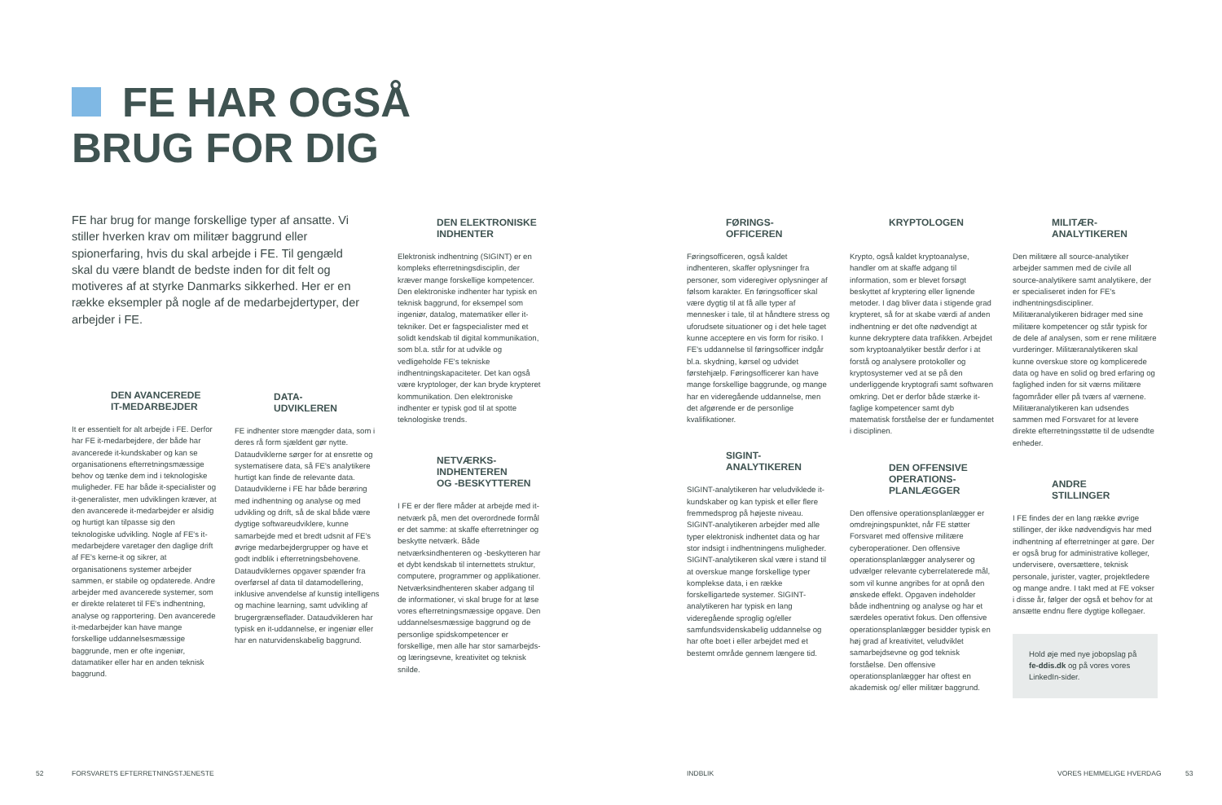FE HAR OGSÅ
BRUG FOR DIG
FE har brug for mange forskellige typer af ansatte. Vi stiller hverken krav om militær baggrund eller spionerfaring, hvis du skal arbejde i FE. Til gengæld skal du være blandt de bedste inden for dit felt og motiveres af at styrke Danmarks sikkerhed. Her er en række eksempler på nogle af de medarbejdertyper, der arbejder i FE.
DEN AVANCEREDE
IT-MEDARBEJDER
It er essentielt for alt arbejde i FE. Derfor har FE it-medarbejdere, der både har avancerede it-kundskaber og kan se organisationens efterretningsmæssige behov og tænke dem ind i teknologiske muligheder. FE har både it-specialister og it-generalister, men udviklingen kræver, at den avancerede it-medarbejder er alsidig og hurtigt kan tilpasse sig den teknologiske udvikling. Nogle af FE's it-medarbejdere varetager den daglige drift af FE's kerne-it og sikrer, at organisationens systemer arbejder sammen, er stabile og opdaterede. Andre arbejder med avancerede systemer, som er direkte relateret til FE's indhentning, analyse og rapportering. Den avancerede it-medarbejder kan have mange forskellige uddannelsesmæssige baggrunde, men er ofte ingeniør, datamatiker eller har en anden teknisk baggrund.
DATA-
UDVIKLEREN
FE indhenter store mængder data, som i deres rå form sjældent gør nytte. Dataudviklerne sørger for at ensrette og systematisere data, så FE's analytikere hurtigt kan finde de relevante data. Dataudviklerne i FE har både berøring med indhentning og analyse og med udvikling og drift, så de skal både være dygtige softwareudviklere, kunne samarbejde med et bredt udsnit af FE's øvrige medarbejdergrupper og have et godt indblik i efterretningsbehovene. Dataudviklernes opgaver spænder fra overførsel af data til datamodellering, inklusive anvendelse af kunstig intelligens og machine learning, samt udvikling af brugergrænseflader. Dataudvikleren har typisk en it-uddannelse, er ingeniør eller har en naturvidenskabelig baggrund.
DEN ELEKTRONISKE
INDHENTER
Elektronisk indhentning (SIGINT) er en kompleks efterretningsdisciplin, der kræver mange forskellige kompetencer. Den elektroniske indhenter har typisk en teknisk baggrund, for eksempel som ingeniør, datalog, matematiker eller it-tekniker. Det er fagspecialister med et solidt kendskab til digital kommunikation, som bl.a. står for at udvikle og vedligeholde FE's tekniske indhentningskapaciteter. Det kan også være kryptologer, der kan bryde krypteret kommunikation. Den elektroniske indhenter er typisk god til at spotte teknologiske trends.
NETVÆRKS-
INDHENTEREN
OG -BESKYTTEREN
I FE er der flere måder at arbejde med it-netværk på, men det overordnede formål er det samme: at skaffe efterretninger og beskytte netværk. Både netværksindhenteren og -beskytteren har et dybt kendskab til internettets struktur, computere, programmer og applikationer. Netværksindhenteren skaber adgang til de informationer, vi skal bruge for at løse vores efterretningsmæssige opgave. Den uddannelsesmæssige baggrund og de personlige spidskompetencer er forskellige, men alle har stor samarbejds- og læringsevne, kreativitet og teknisk snilde.
FØRINGS-
OFFICEREN
Føringsofficeren, også kaldet indhenteren, skaffer oplysninger fra personer, som videregiver oplysninger af følsom karakter. En føringsofficer skal være dygtig til at få alle typer af mennesker i tale, til at håndtere stress og uforudsete situationer og i det hele taget kunne acceptere en vis form for risiko. I FE's uddannelse til føringsofficer indgår bl.a. skydning, kørsel og udvidet førstehjælp. Føringsofficerer kan have mange forskellige baggrunde, og mange har en videregående uddannelse, men det afgørende er de personlige kvalifikationer.
SIGINT-
ANALYTIKEREN
SIGINT-analytikeren har veludviklede it-kundskaber og kan typisk et eller flere fremmedsprog på højeste niveau. SIGINT-analytikeren arbejder med alle typer elektronisk indhentet data og har stor indsigt i indhentningens muligheder. SIGINT-analytikeren skal være i stand til at overskue mange forskellige typer komplekse data, i en række forskelligartede systemer. SIGINT-analytikeren har typisk en lang videregående sproglig og/eller samfundsvidenskabelig uddannelse og har ofte boet i eller arbejdet med et bestemt område gennem længere tid.
KRYPTOLOGEN
Krypto, også kaldet kryptoanalyse, handler om at skaffe adgang til information, som er blevet forsøgt beskyttet af kryptering eller lignende metoder. I dag bliver data i stigende grad krypteret, så for at skabe værdi af anden indhentning er det ofte nødvendigt at kunne dekryptere data trafikken. Arbejdet som kryptoanalytiker består derfor i at forstå og analysere protokoller og kryptosystemer ved at se på den underliggende kryptografi samt softwaren omkring. Det er derfor både stærke it-faglige kompetencer samt dyb matematisk forståelse der er fundamentet i disciplinen.
DEN OFFENSIVE
OPERATIONS-
PLANLÆGGER
Den offensive operationsplanlægger er omdrejningspunktet, når FE støtter Forsvaret med offensive militære cyberoperationer. Den offensive operationsplanlægger analyserer og udvælger relevante cyberrelaterede mål, som vil kunne angribes for at opnå den ønskede effekt. Opgaven indeholder både indhentning og analyse og har et særdeles operativt fokus. Den offensive operationsplanlægger besidder typisk en høj grad af kreativitet, veludviklet samarbejdsevne og god teknisk forståelse. Den offensive operationsplanlægger har oftest en akademisk og/ eller militær baggrund.
MILITÆR-
ANALYTIKEREN
Den militære all source-analytiker arbejder sammen med de civile all source-analytikere samt analytikere, der er specialiseret inden for FE's indhentningsdiscipliner. Militæranalytikeren bidrager med sine militære kompetencer og står typisk for de dele af analysen, som er rene militære vurderinger. Militæranalytikeren skal kunne overskue store og komplicerede data og have en solid og bred erfaring og faglighed inden for sit værns militære fagområder eller på tværs af værnene. Militæranalytikeren kan udsendes sammen med Forsvaret for at levere direkte efterretningsstøtte til de udsendte enheder.
ANDRE
STILLINGER
I FE findes der en lang række øvrige stillinger, der ikke nødvendigvis har med indhentning af efterretninger at gøre. Der er også brug for administrative kolleger, undervisere, oversættere, teknisk personale, jurister, vagter, projektledere og mange andre. I takt med at FE vokser i disse år, følger der også et behov for at ansætte endnu flere dygtige kollegaer.
Hold øje med nye jobopslag på fe-ddis.dk og på vores vores LinkedIn-sider.
52
FORSVARETS EFTERRETNINGSTJENESTE
INDBLIK VORES HEMMELIGE HVERDAG 53